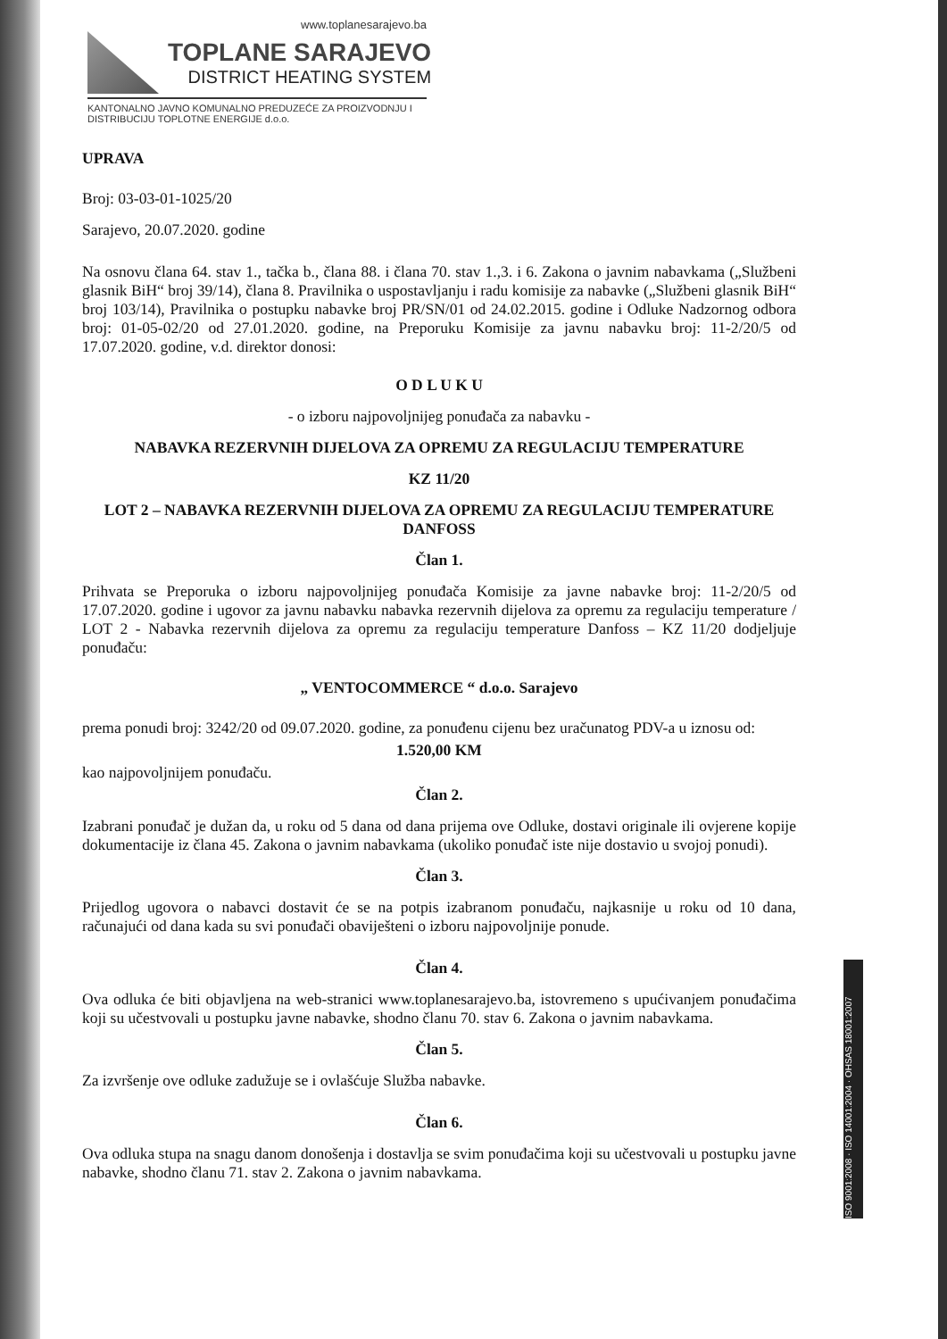www.toplanesarajevo.ba
TOPLANE SARAJEVO
DISTRICT HEATING SYSTEM
KANTONALNO JAVNO KOMUNALNO PREDUZEĆE ZA PROIZVODNJU I DISTRIBUCIJU TOPLOTNE ENERGIJE d.o.o.
UPRAVA
Broj: 03-03-01-1025/20
Sarajevo, 20.07.2020. godine
Na osnovu člana 64. stav 1., tačka b., člana 88. i člana 70. stav 1.,3. i 6. Zakona o javnim nabavkama („Službeni glasnik BiH“ broj 39/14), člana 8. Pravilnika o uspostavljanju i radu komisije za nabavke („Službeni glasnik BiH“ broj 103/14), Pravilnika o postupku nabavke broj PR/SN/01 od 24.02.2015. godine i Odluke Nadzornog odbora broj: 01-05-02/20 od 27.01.2020. godine, na Preporuku Komisije za javnu nabavku broj: 11-2/20/5 od 17.07.2020. godine, v.d. direktor donosi:
O D L U K U
- o izboru najpovoljnijeg ponuđača za nabavku -
NABAVKA REZERVNIH DIJELOVA ZA OPREMU ZA REGULACIJU TEMPERATURE
KZ 11/20
LOT 2 – NABAVKA REZERVNIH DIJELOVA ZA OPREMU ZA REGULACIJU TEMPERATURE DANFOSS
Član 1.
Prihvata se Preporuka o izboru najpovoljnijeg ponuđača Komisije za javne nabavke broj: 11-2/20/5 od 17.07.2020. godine i ugovor za javnu nabavku nabavka rezervnih dijelova za opremu za regulaciju temperature / LOT 2 - Nabavka rezervnih dijelova za opremu za regulaciju temperature Danfoss – KZ 11/20 dodjeljuje ponuđaču:
„ VENTOCOMMERCE “ d.o.o. Sarajevo
prema ponudi broj: 3242/20 od 09.07.2020. godine, za ponuđenu cijenu bez uračunatog PDV-a u iznosu od:
1.520,00 KM
kao najpovoljnijem ponuđaču.
Član 2.
Izabrani ponuđač je dužan da, u roku od 5 dana od dana prijema ove Odluke, dostavi originale ili ovjerene kopije dokumentacije iz člana 45. Zakona o javnim nabavkama (ukoliko ponuđač iste nije dostavio u svojoj ponudi).
Član 3.
Prijedlog ugovora o nabavci dostavit će se na potpis izabranom ponuđaču, najkasnije u roku od 10 dana, računajući od dana kada su svi ponuđači obaviješteni o izboru najpovoljnije ponude.
Član 4.
Ova odluka će biti objavljena na web-stranici www.toplanesarajevo.ba, istovremeno s upućivanjem ponuđačima koji su učestvovali u postupku javne nabavke, shodno članu 70. stav 6. Zakona o javnim nabavkama.
Član 5.
Za izvršenje ove odluke zadužuje se i ovlašćuje Služba nabavke.
Član 6.
Ova odluka stupa na snagu danom donošenja i dostavlja se svim ponuđačima koji su učestvovali u postupku javne nabavke, shodno članu 71. stav 2. Zakona o javnim nabavkama.
ISO 9001:2008 · ISO 14001:2004 · OHSAS 18001:2007